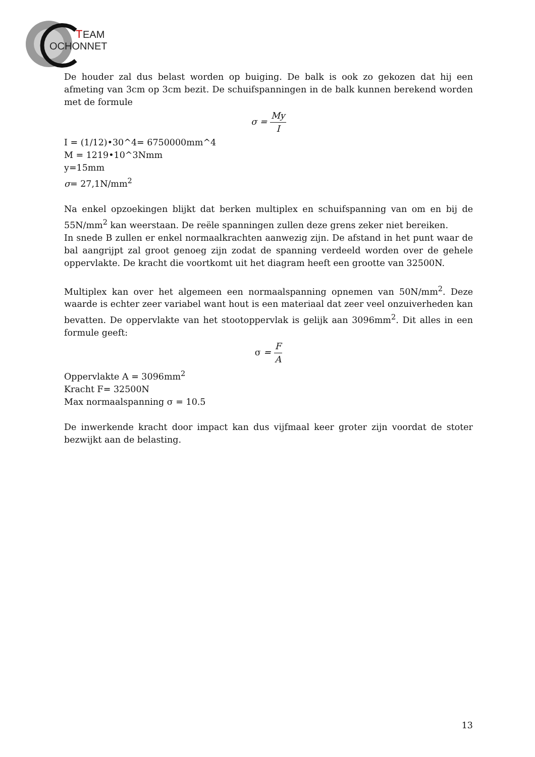T
EAM
OCHONNET
De houder zal dus belast worden op buiging. De balk is ook zo gekozen dat hij een afmeting van 3cm op 3cm bezit. De schuifspanningen in de balk kunnen berekend worden met de formule
σ = My I
I = (1/12)•30^4= 6750000mm^4
M = 1219•10^3Nmm
y=15mm
σ= 27,1N/mm<sup>2</sup>
Na enkel opzoekingen blijkt dat berken multiplex en schuifspanning van om en bij de 55N/mm<sup>2</sup> kan weerstaan. De reële spanningen zullen deze grens zeker niet bereiken.
In snede B zullen er enkel normaalkrachten aanwezig zijn. De afstand in het punt waar de bal aangrijpt zal groot genoeg zijn zodat de spanning verdeeld worden over de gehele oppervlakte. De kracht die voortkomt uit het diagram heeft een grootte van 32500N.
Multiplex kan over het algemeen een normaalspanning opnemen van 50N/mm<sup>2</sup>. Deze waarde is echter zeer variabel want hout is een materiaal dat zeer veel onzuiverheden kan bevatten. De oppervlakte van het stootoppervlak is gelijk aan 3096mm<sup>2</sup>. Dit alles in een formule geeft:
σ = F A
Oppervlakte A = 3096mm<sup>2</sup>
Kracht F= 32500N
Max normaalspanning σ = 10.5
De inwerkende kracht door impact kan dus vijfmaal keer groter zijn voordat de stoter bezwijkt aan de belasting.
13